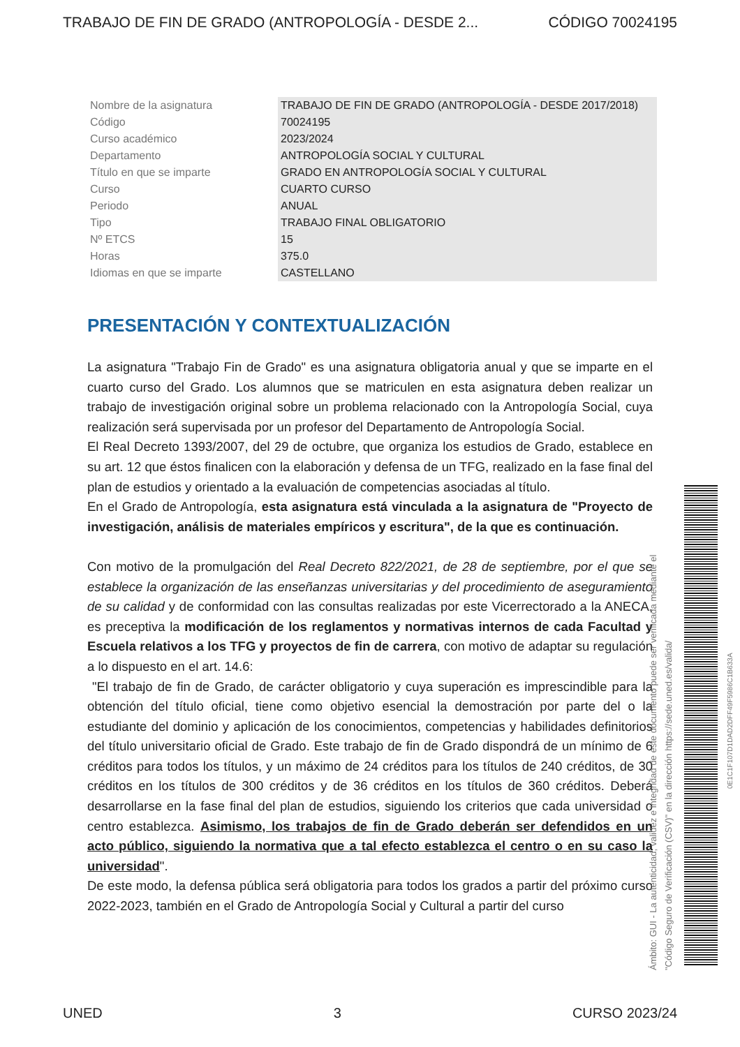TRABAJO DE FIN DE GRADO (ANTROPOLOGÍA - DESDE 2... CÓDIGO 70024195
| Nombre de la asignatura | TRABAJO DE FIN DE GRADO (ANTROPOLOGÍA - DESDE 2017/2018) |
| Código | 70024195 |
| Curso académico | 2023/2024 |
| Departamento | ANTROPOLOGÍA SOCIAL Y CULTURAL |
| Título en que se imparte | GRADO EN ANTROPOLOGÍA SOCIAL Y CULTURAL |
| Curso | CUARTO CURSO |
| Periodo | ANUAL |
| Tipo | TRABAJO FINAL OBLIGATORIO |
| Nº ETCS | 15 |
| Horas | 375.0 |
| Idiomas en que se imparte | CASTELLANO |
PRESENTACIÓN Y CONTEXTUALIZACIÓN
La asignatura "Trabajo Fin de Grado" es una asignatura obligatoria anual y que se imparte en el cuarto curso del Grado. Los alumnos que se matriculen en esta asignatura deben realizar un trabajo de investigación original sobre un problema relacionado con la Antropología Social, cuya realización será supervisada por un profesor del Departamento de Antropología Social.
El Real Decreto 1393/2007, del 29 de octubre, que organiza los estudios de Grado, establece en su art. 12 que éstos finalicen con la elaboración y defensa de un TFG, realizado en la fase final del plan de estudios y orientado a la evaluación de competencias asociadas al título.
En el Grado de Antropología, esta asignatura está vinculada a la asignatura de "Proyecto de investigación, análisis de materiales empíricos y escritura", de la que es continuación.
Con motivo de la promulgación del Real Decreto 822/2021, de 28 de septiembre, por el que se establece la organización de las enseñanzas universitarias y del procedimiento de aseguramiento de su calidad y de conformidad con las consultas realizadas por este Vicerrectorado a la ANECA, es preceptiva la modificación de los reglamentos y normativas internos de cada Facultad y Escuela relativos a los TFG y proyectos de fin de carrera, con motivo de adaptar su regulación a lo dispuesto en el art. 14.6:
"El trabajo de fin de Grado, de carácter obligatorio y cuya superación es imprescindible para la obtención del título oficial, tiene como objetivo esencial la demostración por parte del o la estudiante del dominio y aplicación de los conocimientos, competencias y habilidades definitorios del título universitario oficial de Grado. Este trabajo de fin de Grado dispondrá de un mínimo de 6 créditos para todos los títulos, y un máximo de 24 créditos para los títulos de 240 créditos, de 30 créditos en los títulos de 300 créditos y de 36 créditos en los títulos de 360 créditos. Deberá desarrollarse en la fase final del plan de estudios, siguiendo los criterios que cada universidad o centro establezca. Asimismo, los trabajos de fin de Grado deberán ser defendidos en un acto público, siguiendo la normativa que a tal efecto establezca el centro o en su caso la universidad".
De este modo, la defensa pública será obligatoria para todos los grados a partir del próximo curso 2022-2023, también en el Grado de Antropología Social y Cultural a partir del curso
Ámbito: GUI - La autenticidad, validez e integridad de este documento puede ser verificada mediante el
"Código Seguro de Verificación (CSV)" en la dirección https://sede.uned.es/valida/
0E1C1F107D1DAD2DFF49F5986C1B633A
UNED 3 CURSO 2023/24